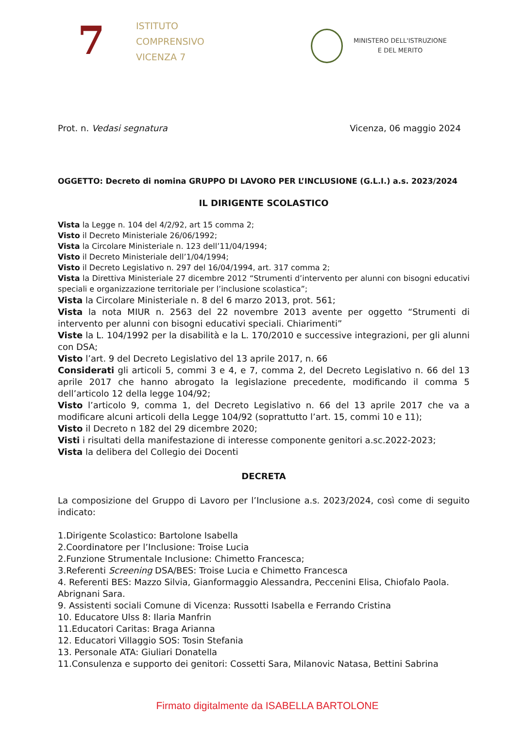7
ISTITUTO
COMPRENSIVO
VICENZA 7
MINISTERO DELL'ISTRUZIONE
E DEL MERITO
Prot. n. Vedasi segnatura Vicenza, 06 maggio 2024
OGGETTO: Decreto di nomina GRUPPO DI LAVORO PER L’INCLUSIONE (G.L.I.) a.s. 2023/2024
IL DIRIGENTE SCOLASTICO
Vista la Legge n. 104 del 4/2/92, art 15 comma 2;
Visto il Decreto Ministeriale 26/06/1992;
Vista la Circolare Ministeriale n. 123 dell’11/04/1994;
Visto il Decreto Ministeriale dell’1/04/1994;
Visto il Decreto Legislativo n. 297 del 16/04/1994, art. 317 comma 2;
Vista la Direttiva Ministeriale 27 dicembre 2012 “Strumenti d’intervento per alunni con bisogni educativi speciali e organizzazione territoriale per l’inclusione scolastica”;
Vista la Circolare Ministeriale n. 8 del 6 marzo 2013, prot. 561;
Vista la nota MIUR n. 2563 del 22 novembre 2013 avente per oggetto “Strumenti di intervento per alunni con bisogni educativi speciali. Chiarimenti”
Viste la L. 104/1992 per la disabilità e la L. 170/2010 e successive integrazioni, per gli alunni con DSA;
Visto l’art. 9 del Decreto Legislativo del 13 aprile 2017, n. 66
Considerati gli articoli 5, commi 3 e 4, e 7, comma 2, del Decreto Legislativo n. 66 del 13 aprile 2017 che hanno abrogato la legislazione precedente, modificando il comma 5 dell’articolo 12 della legge 104/92;
Visto l’articolo 9, comma 1, del Decreto Legislativo n. 66 del 13 aprile 2017 che va a modificare alcuni articoli della Legge 104/92 (soprattutto l’art. 15, commi 10 e 11);
Visto il Decreto n 182 del 29 dicembre 2020;
Visti i risultati della manifestazione di interesse componente genitori a.sc.2022-2023;
Vista la delibera del Collegio dei Docenti
DECRETA
La composizione del Gruppo di Lavoro per l’Inclusione a.s. 2023/2024, così come di seguito indicato:
1.Dirigente Scolastico: Bartolone Isabella
2.Coordinatore per l’Inclusione: Troise Lucia
2.Funzione Strumentale Inclusione: Chimetto Francesca;
3.Referenti Screening DSA/BES: Troise Lucia e Chimetto Francesca
4. Referenti BES: Mazzo Silvia, Gianformaggio Alessandra, Peccenini Elisa, Chiofalo Paola. Abrignani Sara.
9. Assistenti sociali Comune di Vicenza: Russotti Isabella e Ferrando Cristina
10. Educatore Ulss 8: Ilaria Manfrin
11.Educatori Caritas: Braga Arianna
12. Educatori Villaggio SOS: Tosin Stefania
13. Personale ATA: Giuliari Donatella
11.Consulenza e supporto dei genitori: Cossetti Sara, Milanovic Natasa, Bettini Sabrina
Firmato digitalmente da ISABELLA BARTOLONE